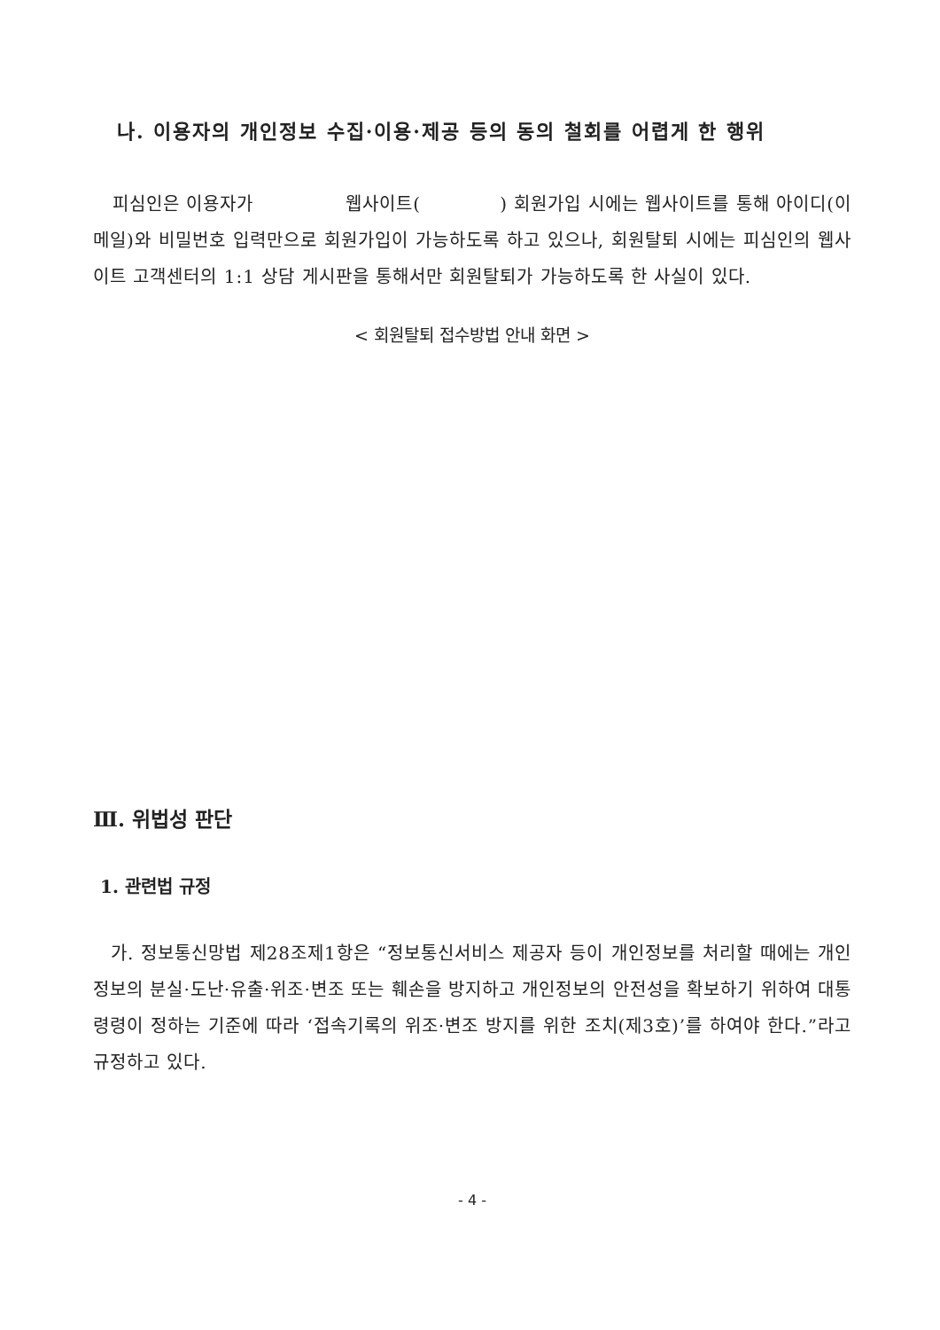나. 이용자의 개인정보 수집·이용·제공 등의 동의 철회를 어렵게 한 행위
피심인은 이용자가 웹사이트( ) 회원가입 시에는 웹사이트를 통해 아이디(이메일)와 비밀번호 입력만으로 회원가입이 가능하도록 하고 있으나, 회원탈퇴 시에는 피심인의 웹사이트 고객센터의 1:1 상담 게시판을 통해서만 회원탈퇴가 가능하도록 한 사실이 있다.
< 회원탈퇴 접수방법 안내 화면 >
Ⅲ. 위법성 판단
1. 관련법 규정
가. 정보통신망법 제28조제1항은 “정보통신서비스 제공자 등이 개인정보를 처리할 때에는 개인정보의 분실·도난·유출·위조·변조 또는 훼손을 방지하고 개인정보의 안전성을 확보하기 위하여 대통령령이 정하는 기준에 따라 ‘접속기록의 위조·변조 방지를 위한 조치(제3호)’를 하여야 한다.”라고 규정하고 있다.
- 4 -